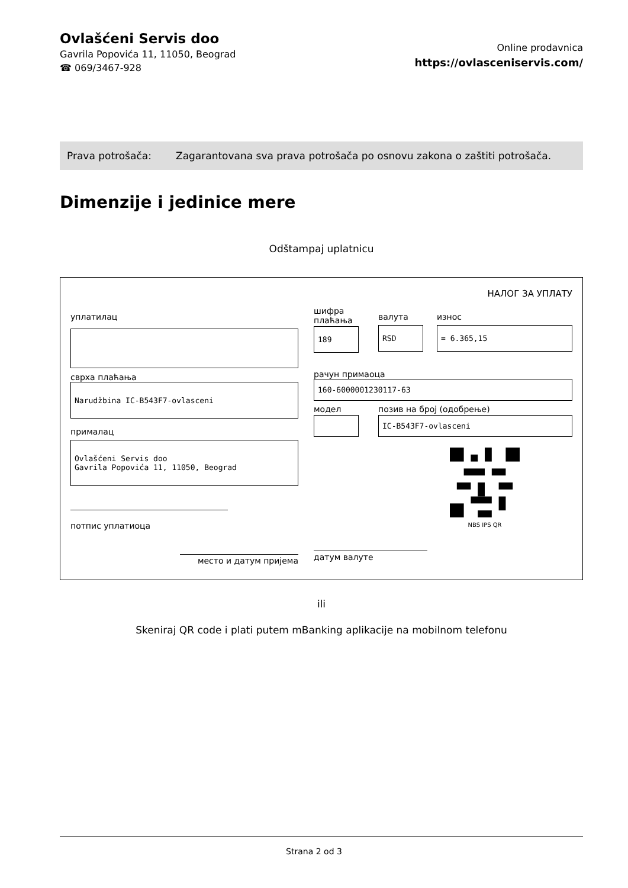Ovlašćeni Servis doo
Gavrila Popovića 11, 11050, Beograd
☎ 069/3467-928
Online prodavnica
https://ovlasceniservis.com/
Prava potrošača: Zagarantovana sva prava potrošača po osnovu zakona o zaštiti potrošača.
Dimenzije i jedinice mere
Odštampaj uplatnicu
НАЛОГ ЗА УПЛАТУ
уплатилац
сврха плаћања
Narudžbina IC-B543F7-ovlasceni
прималац
Ovlašćeni Servis doo
Gavrila Popovića 11, 11050, Beograd
потпис уплатиоца
место и датум пријема
шифра
плаћања
189
валута
RSD
износ
= 6.365,15
рачун примаоца
160-6000001230117-63
модел позив на број (одобрење)
IC-B543F7-ovlasceni
NBS IPS QR
датум валуте
ili
Skeniraj QR code i plati putem mBanking aplikacije na mobilnom telefonu
Strana 2 od 3